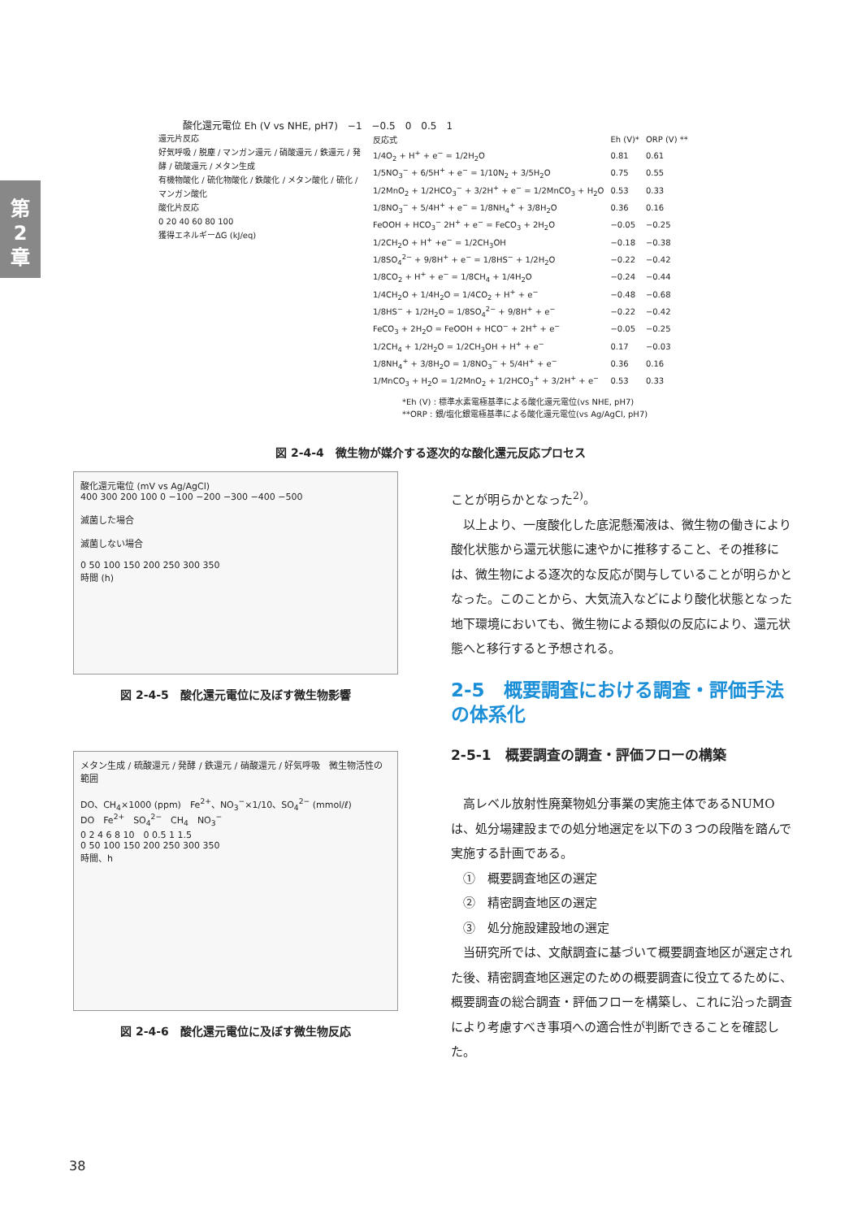第
2
章
酸化還元電位 Eh (V vs NHE, pH7)　−1　−0.5　0　0.5　1
還元片反応
好気呼吸 / 脱塵 / マンガン還元 / 硝酸還元 / 鉄還元 / 発酵 / 硫酸還元 / メタン生成
有機物酸化 / 硫化物酸化 / 鉄酸化 / メタン酸化 / 硫化 / マンガン酸化
酸化片反応
0 20 40 60 80 100
獲得エネルギーΔG (kJ/eq)
| 反応式 | Eh (V)* | ORP (V) ** |
| --- | --- | --- |
| 1/4O<sub>2</sub> + H<sup>+</sup> + e<sup>−</sup> = 1/2H<sub>2</sub>O | 0.81 | 0.61 |
| 1/5NO<sub>3</sub><sup>−</sup> + 6/5H<sup>+</sup> + e<sup>−</sup> = 1/10N<sub>2</sub> + 3/5H<sub>2</sub>O | 0.75 | 0.55 |
| 1/2MnO<sub>2</sub> + 1/2HCO<sub>3</sub><sup>−</sup> + 3/2H<sup>+</sup> + e<sup>−</sup> = 1/2MnCO<sub>3</sub> + H<sub>2</sub>O | 0.53 | 0.33 |
| 1/8NO<sub>3</sub><sup>−</sup> + 5/4H<sup>+</sup> + e<sup>−</sup> = 1/8NH<sub>4</sub><sup>+</sup> + 3/8H<sub>2</sub>O | 0.36 | 0.16 |
| FeOOH + HCO<sub>3</sub><sup>−</sup> 2H<sup>+</sup> + e<sup>−</sup> = FeCO<sub>3</sub> + 2H<sub>2</sub>O | −0.05 | −0.25 |
| 1/2CH<sub>2</sub>O + H<sup>+</sup> +e<sup>−</sup> = 1/2CH<sub>3</sub>OH | −0.18 | −0.38 |
| 1/8SO<sub>4</sub><sup>2−</sup> + 9/8H<sup>+</sup> + e<sup>−</sup> = 1/8HS<sup>−</sup> + 1/2H<sub>2</sub>O | −0.22 | −0.42 |
| 1/8CO<sub>2</sub> + H<sup>+</sup> + e<sup>−</sup> = 1/8CH<sub>4</sub> + 1/4H<sub>2</sub>O | −0.24 | −0.44 |
| 1/4CH<sub>2</sub>O + 1/4H<sub>2</sub>O = 1/4CO<sub>2</sub> + H<sup>+</sup> + e<sup>−</sup> | −0.48 | −0.68 |
| 1/8HS<sup>−</sup> + 1/2H<sub>2</sub>O = 1/8SO<sub>4</sub><sup>2−</sup> + 9/8H<sup>+</sup> + e<sup>−</sup> | −0.22 | −0.42 |
| FeCO<sub>3</sub> + 2H<sub>2</sub>O = FeOOH + HCO<sup>−</sup> + 2H<sup>+</sup> + e<sup>−</sup> | −0.05 | −0.25 |
| 1/2CH<sub>4</sub> + 1/2H<sub>2</sub>O = 1/2CH<sub>3</sub>OH + H<sup>+</sup> + e<sup>−</sup> | 0.17 | −0.03 |
| 1/8NH<sub>4</sub><sup>+</sup> + 3/8H<sub>2</sub>O = 1/8NO<sub>3</sub><sup>−</sup> + 5/4H<sup>+</sup> + e<sup>−</sup> | 0.36 | 0.16 |
| 1/MnCO<sub>3</sub> + H<sub>2</sub>O = 1/2MnO<sub>2</sub> + 1/2HCO<sub>3</sub><sup>+</sup> + 3/2H<sup>+</sup> + e<sup>−</sup> | 0.53 | 0.33 |
*Eh (V) : 標準水素電極基準による酸化還元電位(vs NHE, pH7)
**ORP : 銀/塩化銀電極基準による酸化還元電位(vs Ag/AgCl, pH7)
図 2-4-4　微生物が媒介する逐次的な酸化還元反応プロセス
酸化還元電位 (mV vs Ag/AgCl)
400 300 200 100 0 −100 −200 −300 −400 −500
滅菌した場合
滅菌しない場合
0 50 100 150 200 250 300 350
時間 (h)
図 2-4-5　酸化還元電位に及ぼす微生物影響
メタン生成 / 硫酸還元 / 発酵 / 鉄還元 / 硝酸還元 / 好気呼吸　微生物活性の範囲
DO、CH<sub>4</sub>×1000 (ppm)　Fe<sup>2+</sup>、NO<sub>3</sub><sup>−</sup>×1/10、SO<sub>4</sub><sup>2−</sup> (mmol/ℓ)
DO　Fe<sup>2+</sup>　SO<sub>4</sub><sup>2−</sup>　CH<sub>4</sub>　NO<sub>3</sub><sup>−</sup>
0 2 4 6 8 10　0 0.5 1 1.5
0 50 100 150 200 250 300 350
時間、h
図 2-4-6　酸化還元電位に及ぼす微生物反応
ことが明らかとなった<sup>2)</sup>。
以上より、一度酸化した底泥懸濁液は、微生物の働きにより酸化状態から還元状態に速やかに推移すること、その推移には、微生物による逐次的な反応が関与していることが明らかとなった。このことから、大気流入などにより酸化状態となった地下環境においても、微生物による類似の反応により、還元状態へと移行すると予想される。
2-5　概要調査における調査・評価手法の体系化
2-5-1　概要調査の調査・評価フローの構築
高レベル放射性廃棄物処分事業の実施主体であるNUMO は、処分場建設までの処分地選定を以下の３つの段階を踏んで実施する計画である。
①　概要調査地区の選定
②　精密調査地区の選定
③　処分施設建設地の選定
当研究所では、文献調査に基づいて概要調査地区が選定された後、精密調査地区選定のための概要調査に役立てるために、概要調査の総合調査・評価フローを構築し、これに沿った調査により考慮すべき事項への適合性が判断できることを確認した。
38